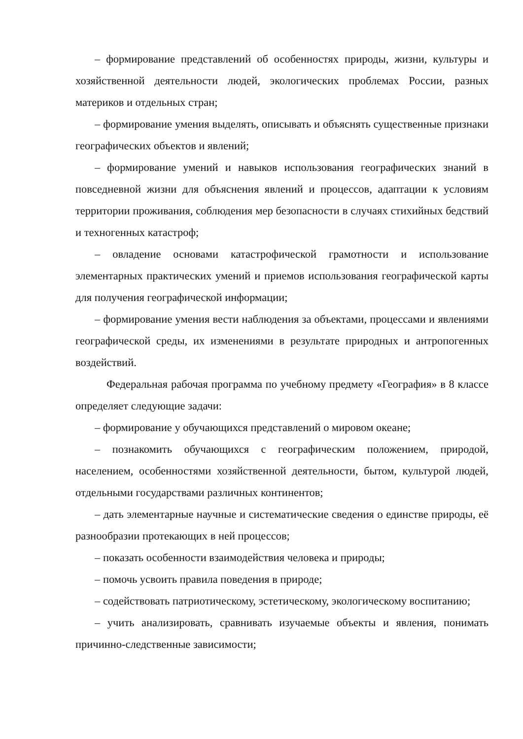– формирование представлений об особенностях природы, жизни, культуры и хозяйственной деятельности людей, экологических проблемах России, разных материков и отдельных стран;
– формирование умения выделять, описывать и объяснять существенные признаки географических объектов и явлений;
– формирование умений и навыков использования географических знаний в повседневной жизни для объяснения явлений и процессов, адаптации к условиям территории проживания, соблюдения мер безопасности в случаях стихийных бедствий и техногенных катастроф;
– овладение основами катастрофической грамотности и использование элементарных практических умений и приемов использования географической карты для получения географической информации;
– формирование умения вести наблюдения за объектами, процессами и явлениями географической среды, их изменениями в результате природных и антропогенных воздействий.
Федеральная рабочая программа по учебному предмету «География» в 8 классе определяет следующие задачи:
– формирование у обучающихся представлений о мировом океане;
– познакомить обучающихся с географическим положением, природой, населением, особенностями хозяйственной деятельности, бытом, культурой людей, отдельными государствами различных континентов;
– дать элементарные научные и систематические сведения о единстве природы, её разнообразии протекающих в ней процессов;
– показать особенности взаимодействия человека и природы;
– помочь усвоить правила поведения в природе;
– содействовать патриотическому, эстетическому, экологическому воспитанию;
– учить анализировать, сравнивать изучаемые объекты и явления, понимать причинно-следственные зависимости;